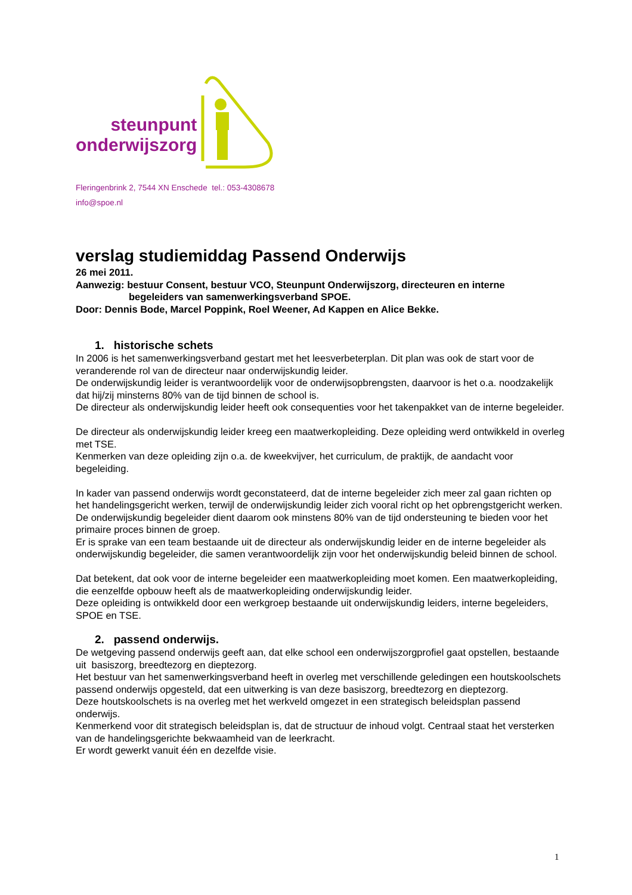steunpunt
onderwijszorg
Fleringenbrink 2, 7544 XN Enschede tel.: 053-4308678
info@spoe.nl
verslag studiemiddag Passend Onderwijs
26 mei 2011.
Aanwezig: bestuur Consent, bestuur VCO, Steunpunt Onderwijszorg, directeuren en interne
begeleiders van samenwerkingsverband SPOE.
Door: Dennis Bode, Marcel Poppink, Roel Weener, Ad Kappen en Alice Bekke.
1. historische schets
In 2006 is het samenwerkingsverband gestart met het leesverbeterplan. Dit plan was ook de start voor de veranderende rol van de directeur naar onderwijskundig leider.
De onderwijskundig leider is verantwoordelijk voor de onderwijsopbrengsten, daarvoor is het o.a. noodzakelijk dat hij/zij minsterns 80% van de tijd binnen de school is.
De directeur als onderwijskundig leider heeft ook consequenties voor het takenpakket van de interne begeleider.
De directeur als onderwijskundig leider kreeg een maatwerkopleiding. Deze opleiding werd ontwikkeld in overleg met TSE.
Kenmerken van deze opleiding zijn o.a. de kweekvijver, het curriculum, de praktijk, de aandacht voor begeleiding.
In kader van passend onderwijs wordt geconstateerd, dat de interne begeleider zich meer zal gaan richten op het handelingsgericht werken, terwijl de onderwijskundig leider zich vooral richt op het opbrengstgericht werken.
De onderwijskundig begeleider dient daarom ook minstens 80% van de tijd ondersteuning te bieden voor het primaire proces binnen de groep.
Er is sprake van een team bestaande uit de directeur als onderwijskundig leider en de interne begeleider als onderwijskundig begeleider, die samen verantwoordelijk zijn voor het onderwijskundig beleid binnen de school.
Dat betekent, dat ook voor de interne begeleider een maatwerkopleiding moet komen. Een maatwerkopleiding, die eenzelfde opbouw heeft als de maatwerkopleiding onderwijskundig leider.
Deze opleiding is ontwikkeld door een werkgroep bestaande uit onderwijskundig leiders, interne begeleiders, SPOE en TSE.
2. passend onderwijs.
De wetgeving passend onderwijs geeft aan, dat elke school een onderwijszorgprofiel gaat opstellen, bestaande uit basiszorg, breedtezorg en dieptezorg.
Het bestuur van het samenwerkingsverband heeft in overleg met verschillende geledingen een houtskoolschets passend onderwijs opgesteld, dat een uitwerking is van deze basiszorg, breedtezorg en dieptezorg.
Deze houtskoolschets is na overleg met het werkveld omgezet in een strategisch beleidsplan passend onderwijs.
Kenmerkend voor dit strategisch beleidsplan is, dat de structuur de inhoud volgt. Centraal staat het versterken van de handelingsgerichte bekwaamheid van de leerkracht.
Er wordt gewerkt vanuit één en dezelfde visie.
1